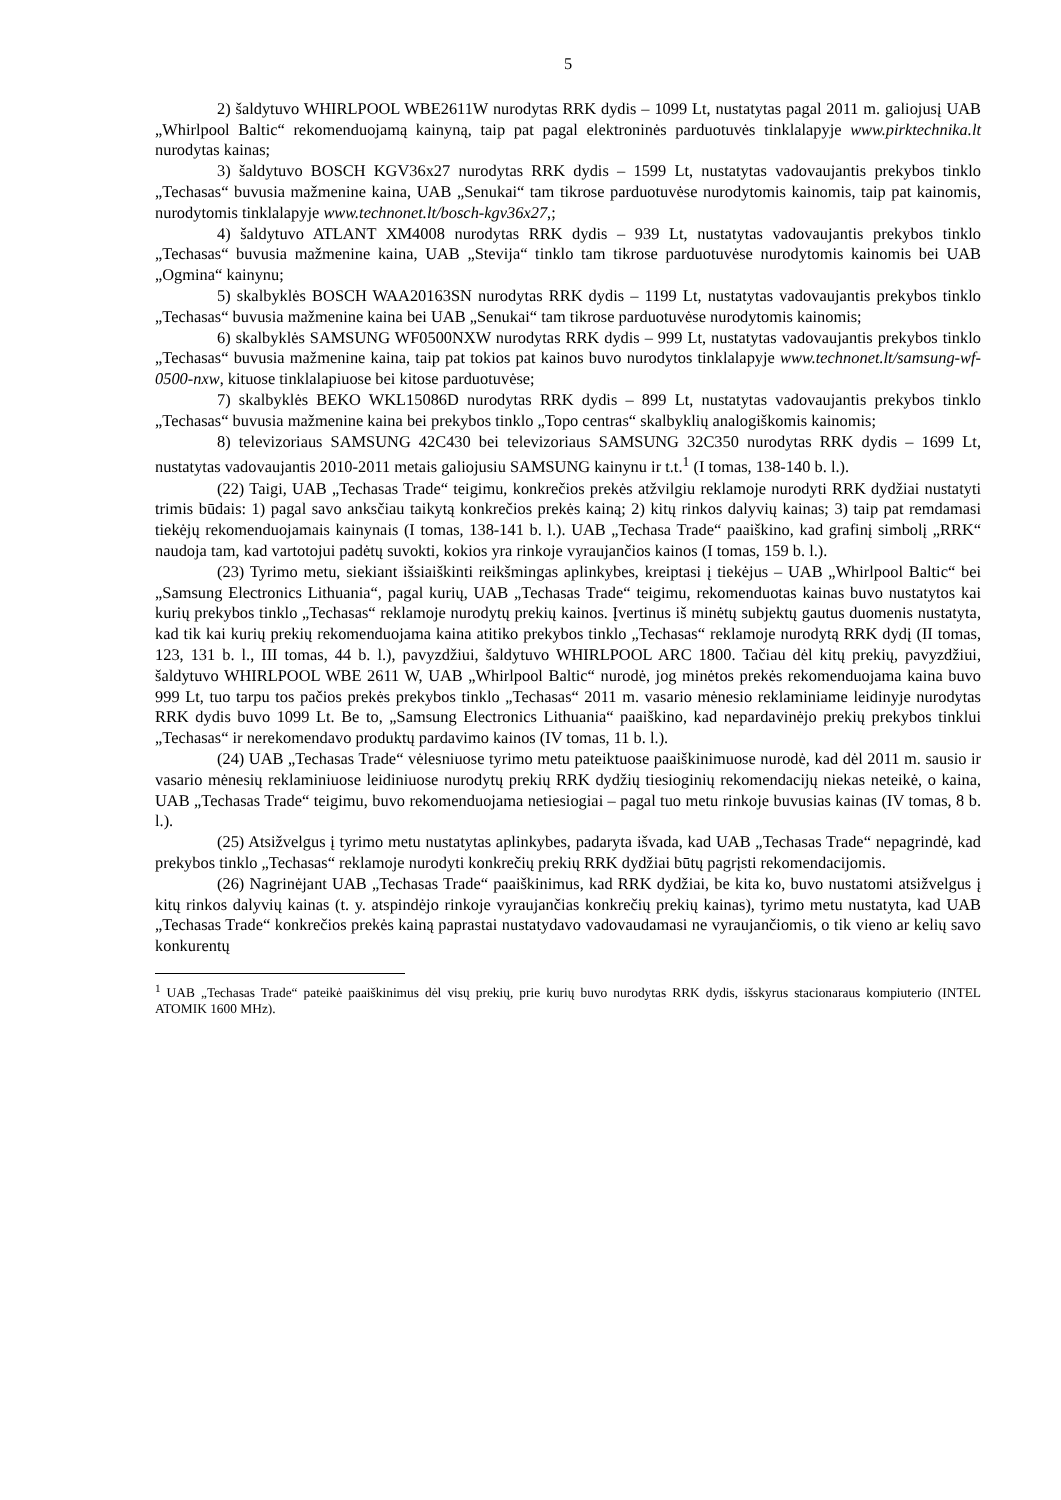5
2) šaldytuvo WHIRLPOOL WBE2611W nurodytas RRK dydis – 1099 Lt, nustatytas pagal 2011 m. galiojusį UAB „Whirlpool Baltic“ rekomenduojamą kainyną, taip pat pagal elektroninės parduotuvės tinklalapyje www.pirktechnika.lt nurodytas kainas;
3) šaldytuvo BOSCH KGV36x27 nurodytas RRK dydis – 1599 Lt, nustatytas vadovaujantis prekybos tinklo „Techasas“ buvusia mažmenine kaina, UAB „Senukai“ tam tikrose parduotuvėse nurodytomis kainomis, taip pat kainomis, nurodytomis tinklalapyje www.technonet.lt/bosch-kgv36x27,;
4) šaldytuvo ATLANT XM4008 nurodytas RRK dydis – 939 Lt, nustatytas vadovaujantis prekybos tinklo „Techasas“ buvusia mažmenine kaina, UAB „Stevija“ tinklo tam tikrose parduotuvėse nurodytomis kainomis bei UAB „Ogmina“ kainynu;
5) skalbyklės BOSCH WAA20163SN nurodytas RRK dydis – 1199 Lt, nustatytas vadovaujantis prekybos tinklo „Techasas“ buvusia mažmenine kaina bei UAB „Senukai“ tam tikrose parduotuvėse nurodytomis kainomis;
6) skalbyklės SAMSUNG WF0500NXW nurodytas RRK dydis – 999 Lt, nustatytas vadovaujantis prekybos tinklo „Techasas“ buvusia mažmenine kaina, taip pat tokios pat kainos buvo nurodytos tinklalapyje www.technonet.lt/samsung-wf-0500-nxw, kituose tinklalapiuose bei kitose parduotuvėse;
7) skalbyklės BEKO WKL15086D nurodytas RRK dydis – 899 Lt, nustatytas vadovaujantis prekybos tinklo „Techasas“ buvusia mažmenine kaina bei prekybos tinklo „Topo centras“ skalbyklių analogiškomis kainomis;
8) televizoriaus SAMSUNG 42C430 bei televizoriaus SAMSUNG 32C350 nurodytas RRK dydis – 1699 Lt, nustatytas vadovaujantis 2010-2011 metais galiojusiu SAMSUNG kainynu ir t.t.<sup>1</sup> (I tomas, 138-140 b. l.).
(22) Taigi, UAB „Techasas Trade“ teigimu, konkrečios prekės atžvilgiu reklamoje nurodyti RRK dydžiai nustatyti trimis būdais: 1) pagal savo anksčiau taikytą konkrečios prekės kainą; 2) kitų rinkos dalyvių kainas; 3) taip pat remdamasi tiekėjų rekomenduojamais kainynais (I tomas, 138-141 b. l.). UAB „Techasa Trade“ paaiškino, kad grafinį simbolį „RRK“ naudoja tam, kad vartotojui padėtų suvokti, kokios yra rinkoje vyraujančios kainos (I tomas, 159 b. l.).
(23) Tyrimo metu, siekiant išsiaiškinti reikšmingas aplinkybes, kreiptasi į tiekėjus – UAB „Whirlpool Baltic“ bei „Samsung Electronics Lithuania“, pagal kurių, UAB „Techasas Trade“ teigimu, rekomenduotas kainas buvo nustatytos kai kurių prekybos tinklo „Techasas“ reklamoje nurodytų prekių kainos. Įvertinus iš minėtų subjektų gautus duomenis nustatyta, kad tik kai kurių prekių rekomenduojama kaina atitiko prekybos tinklo „Techasas“ reklamoje nurodytą RRK dydį (II tomas, 123, 131 b. l., III tomas, 44 b. l.), pavyzdžiui, šaldytuvo WHIRLPOOL ARC 1800. Tačiau dėl kitų prekių, pavyzdžiui, šaldytuvo WHIRLPOOL WBE 2611 W, UAB „Whirlpool Baltic“ nurodė, jog minėtos prekės rekomenduojama kaina buvo 999 Lt, tuo tarpu tos pačios prekės prekybos tinklo „Techasas“ 2011 m. vasario mėnesio reklaminiame leidinyje nurodytas RRK dydis buvo 1099 Lt. Be to, „Samsung Electronics Lithuania“ paaiškino, kad nepardavinėjo prekių prekybos tinklui „Techasas“ ir nerekomendavo produktų pardavimo kainos (IV tomas, 11 b. l.).
(24) UAB „Techasas Trade“ vėlesniuose tyrimo metu pateiktuose paaiškinimuose nurodė, kad dėl 2011 m. sausio ir vasario mėnesių reklaminiuose leidiniuose nurodytų prekių RRK dydžių tiesioginių rekomendacijų niekas neteikė, o kaina, UAB „Techasas Trade“ teigimu, buvo rekomenduojama netiesiogiai – pagal tuo metu rinkoje buvusias kainas (IV tomas, 8 b. l.).
(25) Atsižvelgus į tyrimo metu nustatytas aplinkybes, padaryta išvada, kad UAB „Techasas Trade“ nepagrindė, kad prekybos tinklo „Techasas“ reklamoje nurodyti konkrečių prekių RRK dydžiai būtų pagrįsti rekomendacijomis.
(26) Nagrinėjant UAB „Techasas Trade“ paaiškinimus, kad RRK dydžiai, be kita ko, buvo nustatomi atsižvelgus į kitų rinkos dalyvių kainas (t. y. atspindėjo rinkoje vyraujančias konkrečių prekių kainas), tyrimo metu nustatyta, kad UAB „Techasas Trade“ konkrečios prekės kainą paprastai nustatydavo vadovaudamasi ne vyraujančiomis, o tik vieno ar kelių savo konkurentų
<sup>1</sup> UAB „Techasas Trade“ pateikė paaiškinimus dėl visų prekių, prie kurių buvo nurodytas RRK dydis, išskyrus stacionaraus kompiuterio (INTEL ATOMIK 1600 MHz).